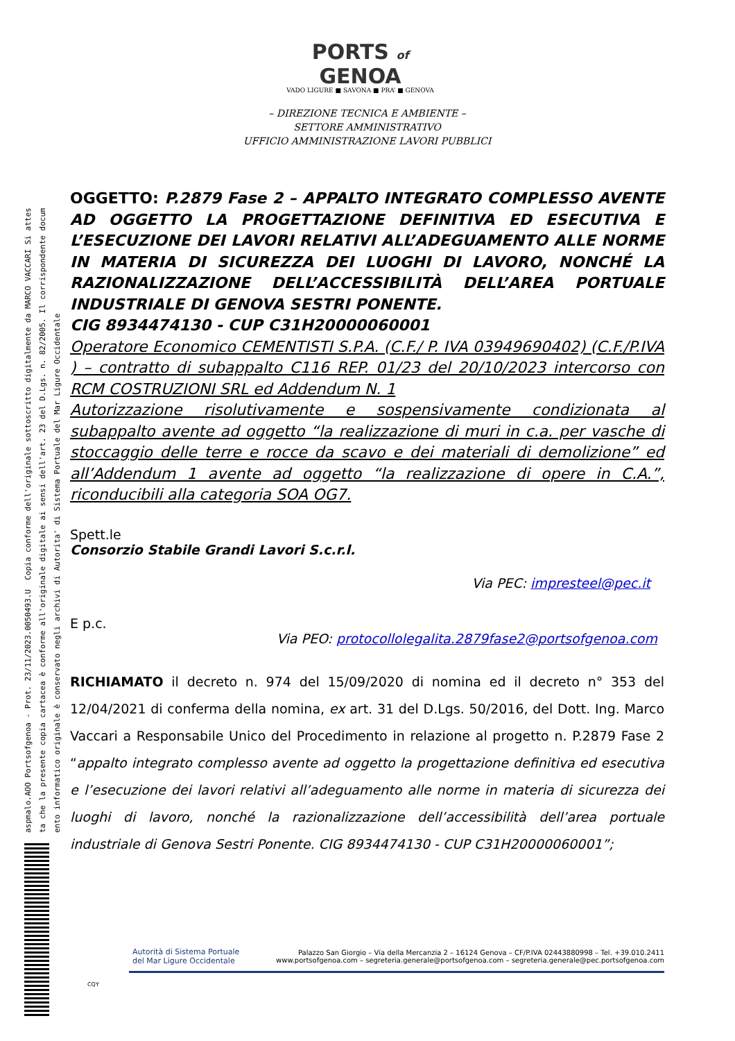aspmalo.AOO Portsofgenoa - Prot. 23/11/2023.0050493.U Copia conforme dell'originale sottoscritto digitalmente da MARCO VACCARI Si attes
ta che la presente copia cartacea è conforme all'originale digitale ai sensi dell'art. 23 del D.Lgs. n. 82/2005. Il corrispondente docum
ento informatico originale è conservato negli archivi di Autorita' di Sistema Portuale del Mar Ligure Occidentale
PORTS of
GENOA
VADO LIGURE ■ SAVONA ■ PRA’ ■ GENOVA
– DIREZIONE TECNICA E AMBIENTE –
SETTORE AMMINISTRATIVO
UFFICIO AMMINISTRAZIONE LAVORI PUBBLICI
OGGETTO: P.2879 Fase 2 – APPALTO INTEGRATO COMPLESSO AVENTE AD OGGETTO LA PROGETTAZIONE DEFINITIVA ED ESECUTIVA E L’ESECUZIONE DEI LAVORI RELATIVI ALL’ADEGUAMENTO ALLE NORME IN MATERIA DI SICUREZZA DEI LUOGHI DI LAVORO, NONCHÉ LA RAZIONALIZZAZIONE DELL’ACCESSIBILITÀ DELL’AREA PORTUALE INDUSTRIALE DI GENOVA SESTRI PONENTE.
CIG 8934474130 - CUP C31H20000060001
Operatore Economico CEMENTISTI S.P.A. (C.F./ P. IVA 03949690402) (C.F./P.IVA ) – contratto di subappalto C116 REP. 01/23 del 20/10/2023 intercorso con RCM COSTRUZIONI SRL ed Addendum N. 1
Autorizzazione risolutivamente e sospensivamente condizionata al subappalto avente ad oggetto “la realizzazione di muri in c.a. per vasche di stoccaggio delle terre e rocce da scavo e dei materiali di demolizione” ed all’Addendum 1 avente ad oggetto “la realizzazione di opere in C.A.”, riconducibili alla categoria SOA OG7.
Spett.le
Consorzio Stabile Grandi Lavori S.c.r.l.
Via PEC: impresteel@pec.it
E p.c.
Via PEO: protocollolegalita.2879fase2@portsofgenoa.com
RICHIAMATO il decreto n. 974 del 15/09/2020 di nomina ed il decreto n° 353 del 12/04/2021 di conferma della nomina, ex art. 31 del D.Lgs. 50/2016, del Dott. Ing. Marco Vaccari a Responsabile Unico del Procedimento in relazione al progetto n. P.2879 Fase 2 “appalto integrato complesso avente ad oggetto la progettazione definitiva ed esecutiva e l’esecuzione dei lavori relativi all’adeguamento alle norme in materia di sicurezza dei luoghi di lavoro, nonché la razionalizzazione dell’accessibilità dell’area portuale industriale di Genova Sestri Ponente. CIG 8934474130 - CUP C31H20000060001”;
Autorità di Sistema Portuale
del Mar Ligure Occidentale
Palazzo San Giorgio – Via della Mercanzia 2 – 16124 Genova – CF/P.IVA 02443880998 – Tel. +39.010.2411
www.portsofgenoa.com – segreteria.generale@portsofgenoa.com – segreteria.generale@pec.portsofgenoa.com
CQY